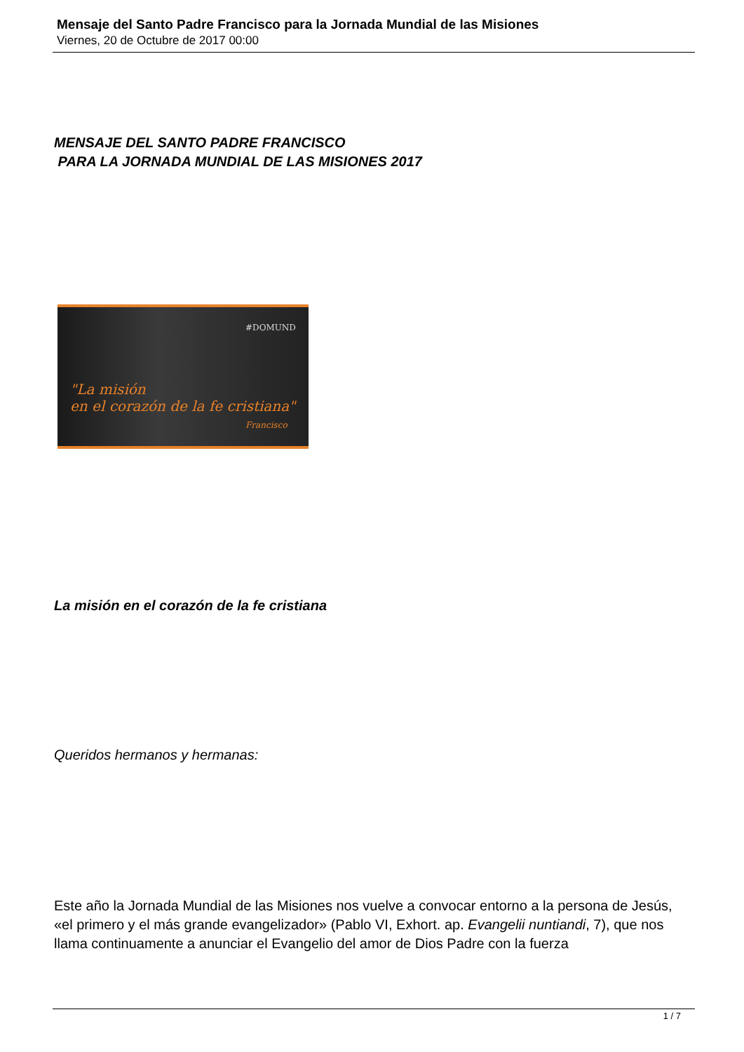Mensaje del Santo Padre Francisco para la Jornada Mundial de las Misiones
Viernes, 20 de Octubre de 2017 00:00
MENSAJE DEL SANTO PADRE FRANCISCO
PARA LA JORNADA MUNDIAL DE LAS MISIONES 2017
#DOMUND
"La misión
en el corazón de la fe cristiana"
Francisco
La misión en el corazón de la fe cristiana
Queridos hermanos y hermanas:
Este año la Jornada Mundial de las Misiones nos vuelve a convocar entorno a la persona de Jesús, «el primero y el más grande evangelizador» (Pablo VI, Exhort. ap. Evangelii nuntiandi, 7), que nos llama continuamente a anunciar el Evangelio del amor de Dios Padre con la fuerza
1 / 7